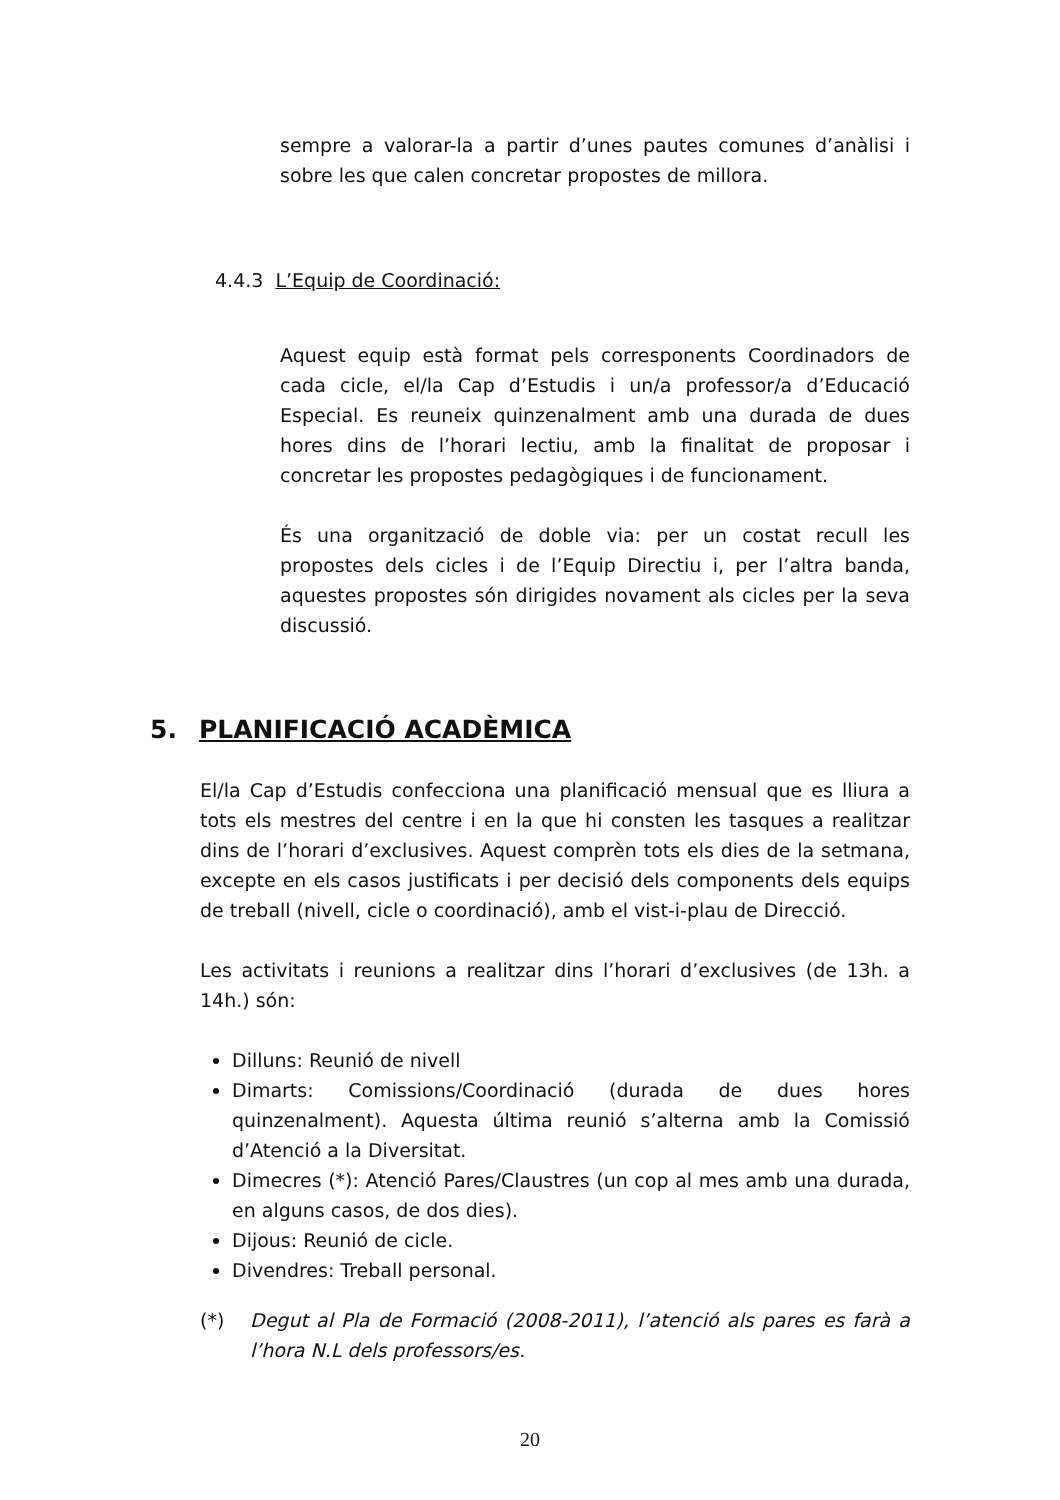sempre a valorar-la a partir d’unes pautes comunes d’anàlisi i sobre les que calen concretar propostes de millora.
4.4.3 L’Equip de Coordinació:
Aquest equip està format pels corresponents Coordinadors de cada cicle, el/la Cap d’Estudis i un/a professor/a d’Educació Especial. Es reuneix quinzenalment amb una durada de dues hores dins de l’horari lectiu, amb la finalitat de proposar i concretar les propostes pedagògiques i de funcionament.
És una organització de doble via: per un costat recull les propostes dels cicles i de l’Equip Directiu i, per l’altra banda, aquestes propostes són dirigides novament als cicles per la seva discussió.
5. PLANIFICACIÓ ACADÈMICA
El/la Cap d’Estudis confecciona una planificació mensual que es lliura a tots els mestres del centre i en la que hi consten les tasques a realitzar dins de l’horari d’exclusives. Aquest comprèn tots els dies de la setmana, excepte en els casos justificats i per decisió dels components dels equips de treball (nivell, cicle o coordinació), amb el vist-i-plau de Direcció.
Les activitats i reunions a realitzar dins l’horari d’exclusives (de 13h. a 14h.) són:
Dilluns: Reunió de nivell
Dimarts: Comissions/Coordinació (durada de dues hores quinzenalment). Aquesta última reunió s’alterna amb la Comissió d’Atenció a la Diversitat.
Dimecres (*): Atenció Pares/Claustres (un cop al mes amb una durada, en alguns casos, de dos dies).
Dijous: Reunió de cicle.
Divendres: Treball personal.
(*) Degut al Pla de Formació (2008-2011), l’atenció als pares es farà a l’hora N.L dels professors/es.
20